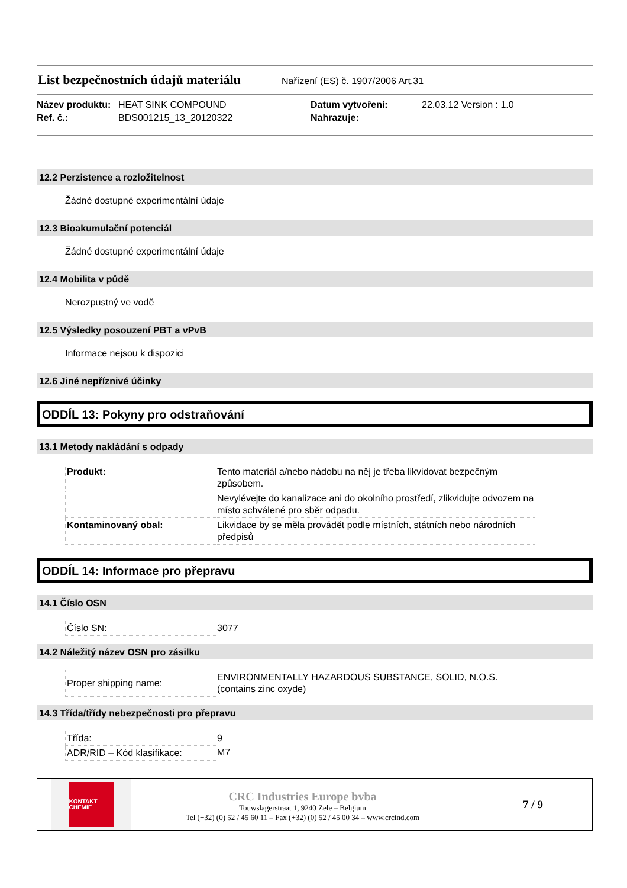List bezpečnostních údajů materiálu
Nařízení (ES) č. 1907/2006 Art.31
Název produktu: HEAT SINK COMPOUND Datum vytvoření: 22.03.12 Version : 1.0 Ref. č.: BDS001215_13_20120322 Nahrazuje:
12.2 Perzistence a rozložitelnost
Žádné dostupné experimentální údaje
12.3 Bioakumulační potenciál
Žádné dostupné experimentální údaje
12.4 Mobilita v půdě
Nerozpustný ve vodě
12.5 Výsledky posouzení PBT a vPvB
Informace nejsou k dispozici
12.6 Jiné nepříznivé účinky
ODDÍL 13: Pokyny pro odstraňování
13.1 Metody nakládání s odpady
| Produkt: | Tento materiál a/nebo nádobu na něj je třeba likvidovat bezpečným způsobem. |
| | Nevylévejte do kanalizace ani do okolního prostředí, zlikvidujte odvozem na místo schválené pro sběr odpadu. |
| Kontaminovaný obal: | Likvidace by se měla provádět podle místních, státních nebo národních předpisů |
ODDÍL 14: Informace pro přepravu
14.1 Číslo OSN
| Číslo SN: | 3077 |
14.2 Náležitý název OSN pro zásilku
| Proper shipping name: | ENVIRONMENTALLY HAZARDOUS SUBSTANCE, SOLID, N.O.S. (contains zinc oxyde) |
14.3 Třída/třídy nebezpečnosti pro přepravu
| Třída: | 9 |
| ADR/RID – Kód klasifikace: | M7 |
KONTAKT
CHEMIE
CRC Industries Europe bvba
Touwslagerstraat 1, 9240 Zele – Belgium
Tel (+32) (0) 52 / 45 60 11 – Fax (+32) (0) 52 / 45 00 34 – www.crcind.com
7 / 9